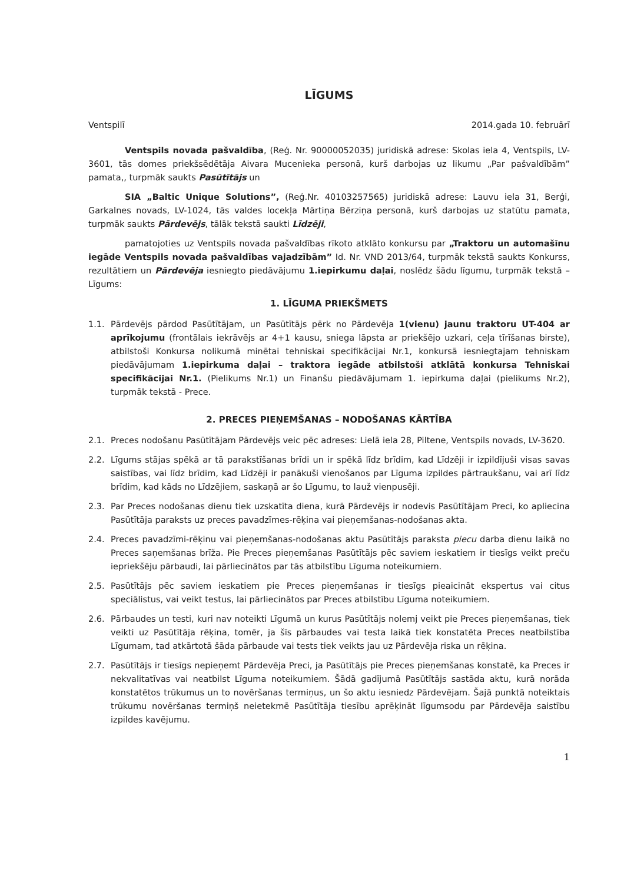LĪGUMS
Ventspilī 2014.gada 10. februārī
Ventspils novada pašvaldība, (Reģ. Nr. 90000052035) juridiskā adrese: Skolas iela 4, Ventspils, LV-3601, tās domes priekšsēdētāja Aivara Mucenieka personā, kurš darbojas uz likumu „Par pašvaldībām” pamata,, turpmāk saukts Pasūtītājs un
SIA „Baltic Unique Solutions”, (Reģ.Nr. 40103257565) juridiskā adrese: Lauvu iela 31, Berģi, Garkalnes novads, LV-1024, tās valdes locekļa Mārtiņa Bērziņa personā, kurš darbojas uz statūtu pamata, turpmāk saukts Pārdevējs, tālāk tekstā saukti Līdzēji,
pamatojoties uz Ventspils novada pašvaldības rīkoto atklāto konkursu par „Traktoru un automašīnu iegāde Ventspils novada pašvaldības vajadzībām” Id. Nr. VND 2013/64, turpmāk tekstā saukts Konkurss, rezultātiem un Pārdevēja iesniegto piedāvājumu 1.iepirkumu daļai, noslēdz šādu līgumu, turpmāk tekstā – Līgums:
1. LĪGUMA PRIEKŠMETS
1.1. Pārdevējs pārdod Pasūtītājam, un Pasūtītājs pērk no Pārdevēja 1(vienu) jaunu traktoru UT-404 ar aprīkojumu (frontālais iekrāvējs ar 4+1 kausu, sniega lāpsta ar priekšējo uzkari, ceļa tīrīšanas birste), atbilstoši Konkursa nolikumā minētai tehniskai specifikācijai Nr.1, konkursā iesniegtajam tehniskam piedāvājumam 1.iepirkuma daļai – traktora iegāde atbilstoši atklātā konkursa Tehniskai specifikācijai Nr.1. (Pielikums Nr.1) un Finanšu piedāvājumam 1. iepirkuma daļai (pielikums Nr.2), turpmāk tekstā - Prece.
2. PRECES PIEŅEMŠANAS – NODOŠANAS KĀRTĪBA
2.1. Preces nodošanu Pasūtītājam Pārdevējs veic pēc adreses: Lielā iela 28, Piltene, Ventspils novads, LV-3620.
2.2. Līgums stājas spēkā ar tā parakstīšanas brīdi un ir spēkā līdz brīdim, kad Līdzēji ir izpildījuši visas savas saistības, vai līdz brīdim, kad Līdzēji ir panākuši vienošanos par Līguma izpildes pārtraukšanu, vai arī līdz brīdim, kad kāds no Līdzējiem, saskaņā ar šo Līgumu, to lauž vienpusēji.
2.3. Par Preces nodošanas dienu tiek uzskatīta diena, kurā Pārdevējs ir nodevis Pasūtītājam Preci, ko apliecina Pasūtītāja paraksts uz preces pavadzīmes-rēķina vai pieņemšanas-nodošanas akta.
2.4. Preces pavadzīmi-rēķinu vai pieņemšanas-nodošanas aktu Pasūtītājs paraksta piecu darba dienu laikā no Preces saņemšanas brīža. Pie Preces pieņemšanas Pasūtītājs pēc saviem ieskatiem ir tiesīgs veikt preču iepriekšēju pārbaudi, lai pārliecinātos par tās atbilstību Līguma noteikumiem.
2.5. Pasūtītājs pēc saviem ieskatiem pie Preces pieņemšanas ir tiesīgs pieaicināt ekspertus vai citus speciālistus, vai veikt testus, lai pārliecinātos par Preces atbilstību Līguma noteikumiem.
2.6. Pārbaudes un testi, kuri nav noteikti Līgumā un kurus Pasūtītājs nolemj veikt pie Preces pieņemšanas, tiek veikti uz Pasūtītāja rēķina, tomēr, ja šīs pārbaudes vai testa laikā tiek konstatēta Preces neatbilstība Līgumam, tad atkārtotā šāda pārbaude vai tests tiek veikts jau uz Pārdevēja riska un rēķina.
2.7. Pasūtītājs ir tiesīgs nepieņemt Pārdevēja Preci, ja Pasūtītājs pie Preces pieņemšanas konstatē, ka Preces ir nekvalitatīvas vai neatbilst Līguma noteikumiem. Šādā gadījumā Pasūtītājs sastāda aktu, kurā norāda konstatētos trūkumus un to novēršanas termiņus, un šo aktu iesniedz Pārdevējam. Šajā punktā noteiktais trūkumu novēršanas termiņš neietekmē Pasūtītāja tiesību aprēķināt līgumsodu par Pārdevēja saistību izpildes kavējumu.
1